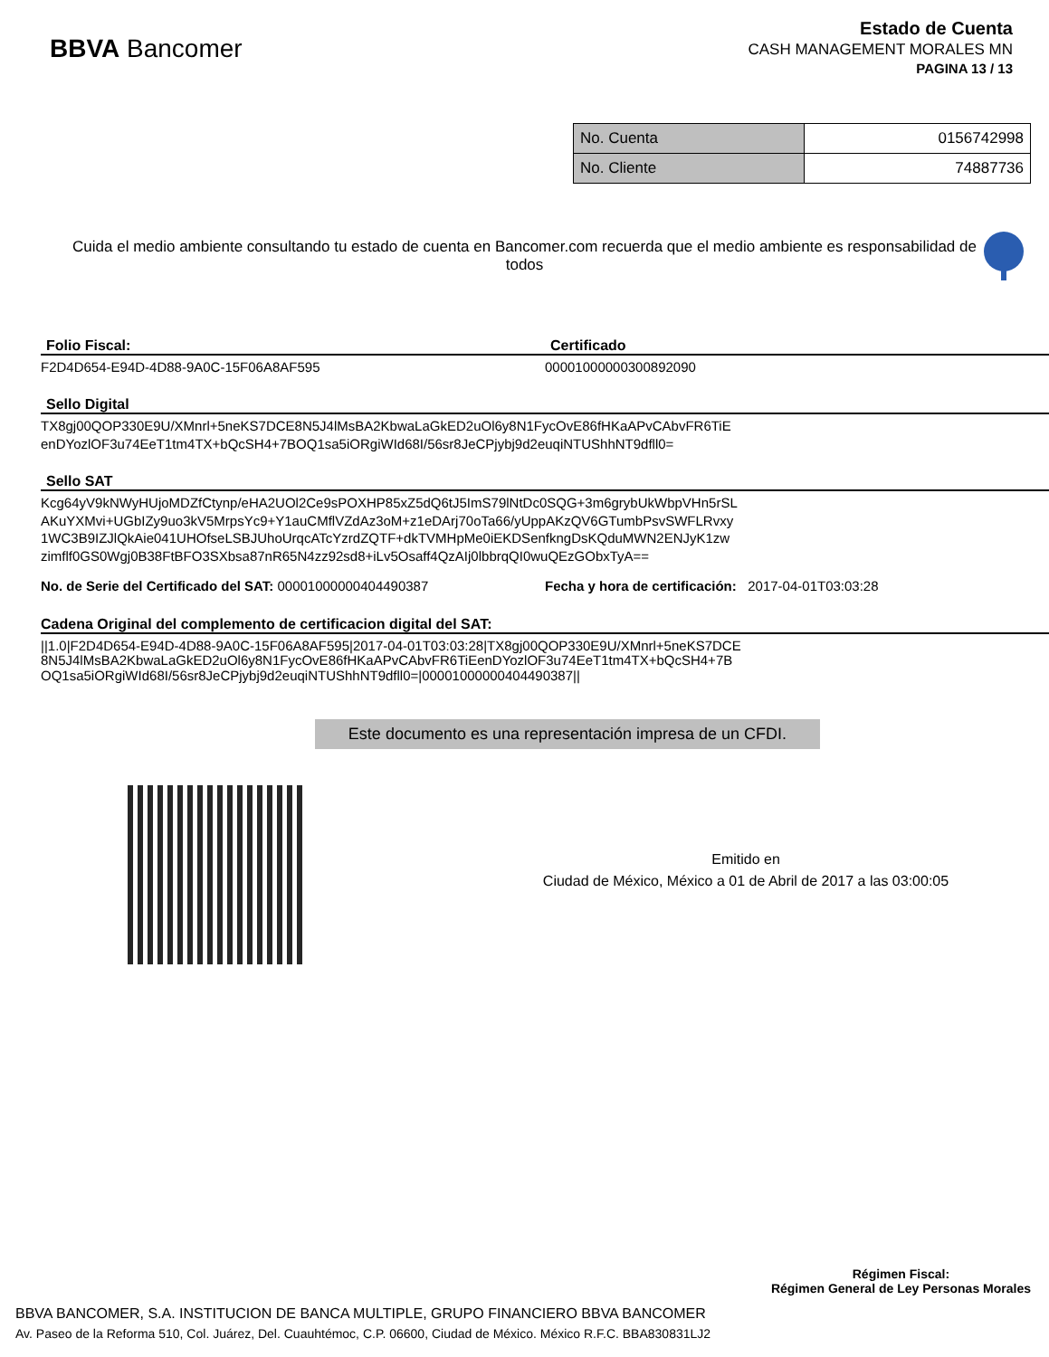BBVA Bancomer
Estado de Cuenta
CASH MANAGEMENT MORALES MN
PAGINA 13 / 13
| No. Cuenta | 0156742998 |
| No. Cliente | 74887736 |
Cuida el medio ambiente consultando tu estado de cuenta en Bancomer.com recuerda que el medio ambiente es responsabilidad de todos
Folio Fiscal:
F2D4D654-E94D-4D88-9A0C-15F06A8AF595
Certificado
00001000000300892090
Sello Digital
TX8gj00QOP330E9U/XMnrl+5neKS7DCE8N5J4lMsBA2KbwaLaGkED2uOl6y8N1FycOvE86fHKaAPvCAbvFR6TiE
enDYozlOF3u74EeT1tm4TX+bQcSH4+7BOQ1sa5iORgiWId68I/56sr8JeCPjybj9d2euqiNTUShhNT9dfll0=
Sello SAT
Kcg64yV9kNWyHUjoMDZfCtynp/eHA2UOl2Ce9sPOXHP85xZ5dQ6tJ5ImS79lNtDc0SQG+3m6grybUkWbpVHn5rSL
AKuYXMvi+UGbIZy9uo3kV5MrpsYc9+Y1auCMflVZdAz3oM+z1eDArj70oTa66/yUppAKzQV6GTumbPsvSWFLRvxy
1WC3B9IZJlQkAie041UHOfseLSBJUhoUrqcATcYzrdZQTF+dkTVMHpMe0iEKDSenfkngDsKQduMWN2ENJyK1zw
zimflf0GS0Wgj0B38FtBFO3SXbsa87nR65N4zz92sd8+iLv5Osaff4QzAIj0lbbrqQI0wuQEzGObxTyA==
No. de Serie del Certificado del SAT: 00001000000404490387
Fecha y hora de certificación: 2017-04-01T03:03:28
Cadena Original del complemento de certificacion digital del SAT:
||1.0|F2D4D654-E94D-4D88-9A0C-15F06A8AF595|2017-04-01T03:03:28|TX8gj00QOP330E9U/XMnrl+5neKS7DCE
8N5J4lMsBA2KbwaLaGkED2uOl6y8N1FycOvE86fHKaAPvCAbvFR6TiEenDYozlOF3u74EeT1tm4TX+bQcSH4+7B
OQ1sa5iORgiWId68I/56sr8JeCPjybj9d2euqiNTUShhNT9dfll0=|00001000000404490387||
Este documento es una representación impresa de un CFDI.
Emitido en
Ciudad de México, México a 01 de Abril de 2017 a las 03:00:05
Régimen Fiscal:
Régimen General de Ley Personas Morales
BBVA BANCOMER, S.A. INSTITUCION DE BANCA MULTIPLE, GRUPO FINANCIERO BBVA BANCOMER
Av. Paseo de la Reforma 510, Col. Juárez, Del. Cuauhtémoc, C.P. 06600, Ciudad de México. México R.F.C. BBA830831LJ2